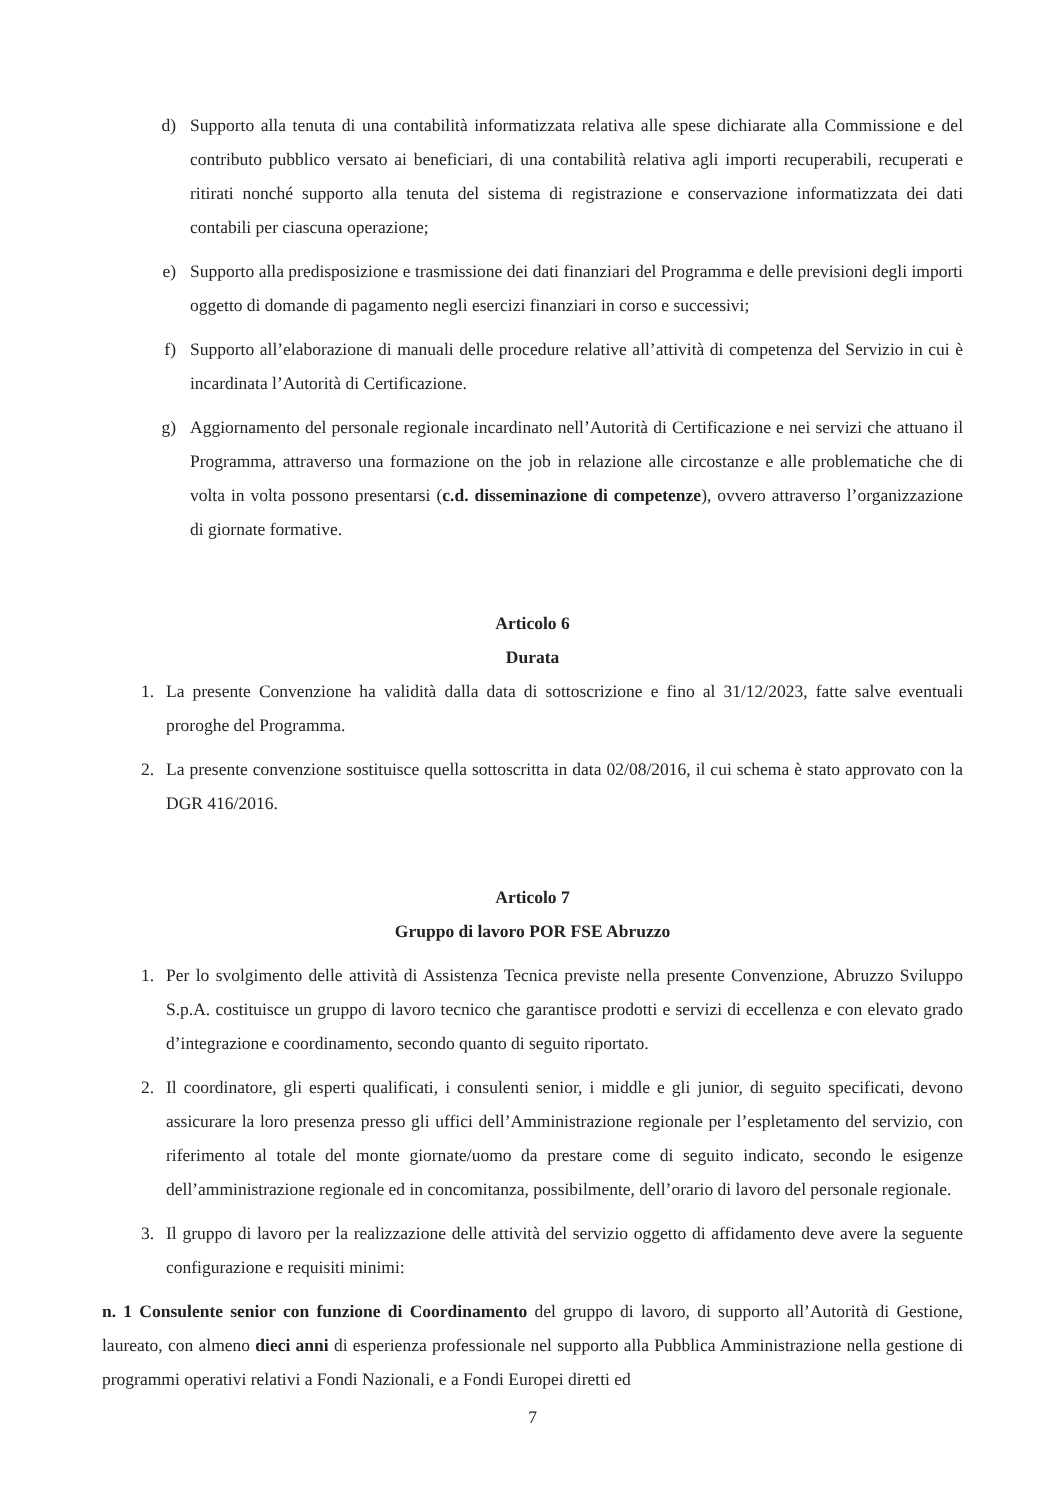d) Supporto alla tenuta di una contabilità informatizzata relativa alle spese dichiarate alla Commissione e del contributo pubblico versato ai beneficiari, di una contabilità relativa agli importi recuperabili, recuperati e ritirati nonché supporto alla tenuta del sistema di registrazione e conservazione informatizzata dei dati contabili per ciascuna operazione;
e) Supporto alla predisposizione e trasmissione dei dati finanziari del Programma e delle previsioni degli importi oggetto di domande di pagamento negli esercizi finanziari in corso e successivi;
f) Supporto all’elaborazione di manuali delle procedure relative all’attività di competenza del Servizio in cui è incardinata l’Autorità di Certificazione.
g) Aggiornamento del personale regionale incardinato nell’Autorità di Certificazione e nei servizi che attuano il Programma, attraverso una formazione on the job in relazione alle circostanze e alle problematiche che di volta in volta possono presentarsi (c.d. disseminazione di competenze), ovvero attraverso l’organizzazione di giornate formative.
Articolo 6
Durata
1. La presente Convenzione ha validità dalla data di sottoscrizione e fino al 31/12/2023, fatte salve eventuali proroghe del Programma.
2. La presente convenzione sostituisce quella sottoscritta in data 02/08/2016, il cui schema è stato approvato con la DGR 416/2016.
Articolo 7
Gruppo di lavoro POR FSE Abruzzo
1. Per lo svolgimento delle attività di Assistenza Tecnica previste nella presente Convenzione, Abruzzo Sviluppo S.p.A. costituisce un gruppo di lavoro tecnico che garantisce prodotti e servizi di eccellenza e con elevato grado d’integrazione e coordinamento, secondo quanto di seguito riportato.
2. Il coordinatore, gli esperti qualificati, i consulenti senior, i middle e gli junior, di seguito specificati, devono assicurare la loro presenza presso gli uffici dell’Amministrazione regionale per l’espletamento del servizio, con riferimento al totale del monte giornate/uomo da prestare come di seguito indicato, secondo le esigenze dell’amministrazione regionale ed in concomitanza, possibilmente, dell’orario di lavoro del personale regionale.
3. Il gruppo di lavoro per la realizzazione delle attività del servizio oggetto di affidamento deve avere la seguente configurazione e requisiti minimi:
n. 1 Consulente senior con funzione di Coordinamento del gruppo di lavoro, di supporto all’Autorità di Gestione, laureato, con almeno dieci anni di esperienza professionale nel supporto alla Pubblica Amministrazione nella gestione di programmi operativi relativi a Fondi Nazionali, e a Fondi Europei diretti ed
7